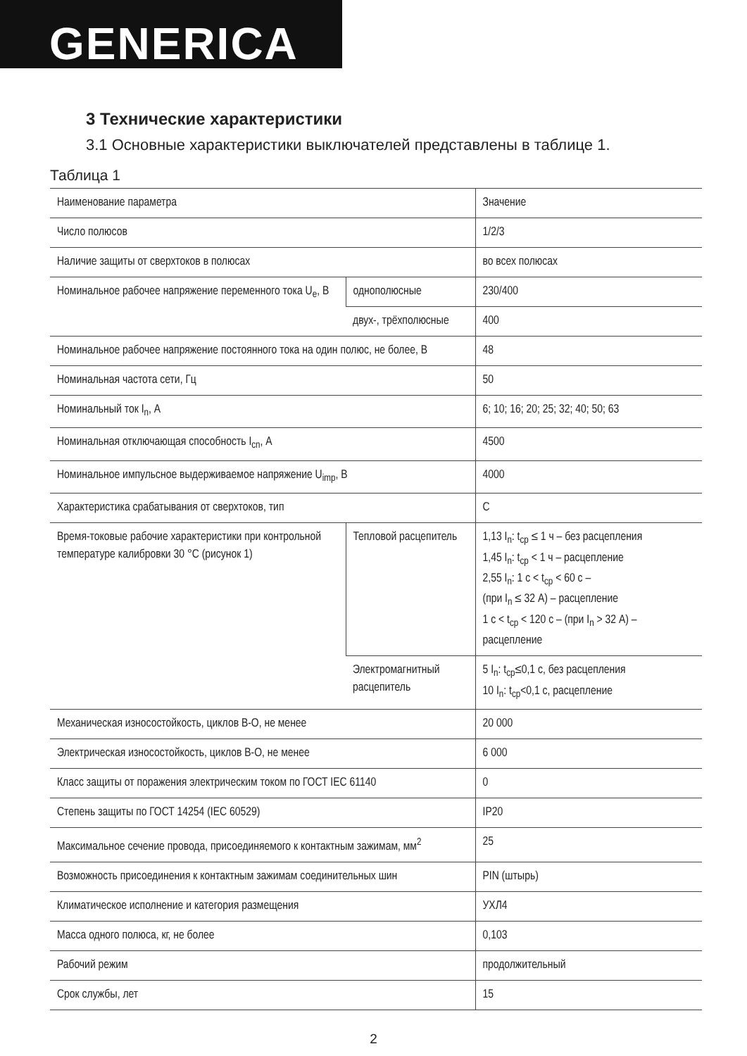GENERICA
3 Технические характеристики
3.1 Основные характеристики выключателей представлены в таблице 1.
Таблица 1
| Наименование параметра | | Значение |
| Число полюсов | | 1/2/3 |
| Наличие защиты от сверхтоков в полюсах | | во всех полюсах |
| Номинальное рабочее напряжение переменного тока U<sub>e</sub>, В | однополюсные | 230/400 |
| | двух-, трёхполюсные | 400 |
| Номинальное рабочее напряжение постоянного тока на один полюс, не более, В | | 48 |
| Номинальная частота сети, Гц | | 50 |
| Номинальный ток I<sub>n</sub>, А | | 6; 10; 16; 20; 25; 32; 40; 50; 63 |
| Номинальная отключающая способность I<sub>cn</sub>, А | | 4500 |
| Номинальное импульсное выдерживаемое напряжение U<sub>imp</sub>, В | | 4000 |
| Характеристика срабатывания от сверхтоков, тип | | C |
| Время-токовые рабочие характеристики при контрольной температуре калибровки 30 °С (рисунок 1) | Тепловой расцепитель | 1,13 I<sub>n</sub>: t<sub>ср</sub> ≤ 1 ч – без расцепления 1,45 I<sub>n</sub>: t<sub>ср</sub> < 1 ч – расцепление 2,55 I<sub>n</sub>: 1 с < t<sub>ср</sub> < 60 с – (при I<sub>n</sub> ≤ 32 А) – расцепление 1 с < t<sub>ср</sub> < 120 с – (при I<sub>n</sub> > 32 А) – расцепление |
| | Электромагнитный расцепитель | 5 I<sub>n</sub>: t<sub>ср</sub>≤0,1 с, без расцепления 10 I<sub>n</sub>: t<sub>ср</sub><0,1 с, расцепление |
| Механическая износостойкость, циклов В-О, не менее | | 20 000 |
| Электрическая износостойкость, циклов В-О, не менее | | 6 000 |
| Класс защиты от поражения электрическим током по ГОСТ IEC 61140 | | 0 |
| Степень защиты по ГОСТ 14254 (IEC 60529) | | IP20 |
| Максимальное сечение провода, присоединяемого к контактным зажимам, мм<sup>2</sup> | | 25 |
| Возможность присоединения к контактным зажимам соединительных шин | | PIN (штырь) |
| Климатическое исполнение и категория размещения | | УХЛ4 |
| Масса одного полюса, кг, не более | | 0,103 |
| Рабочий режим | | продолжительный |
| Срок службы, лет | | 15 |
2